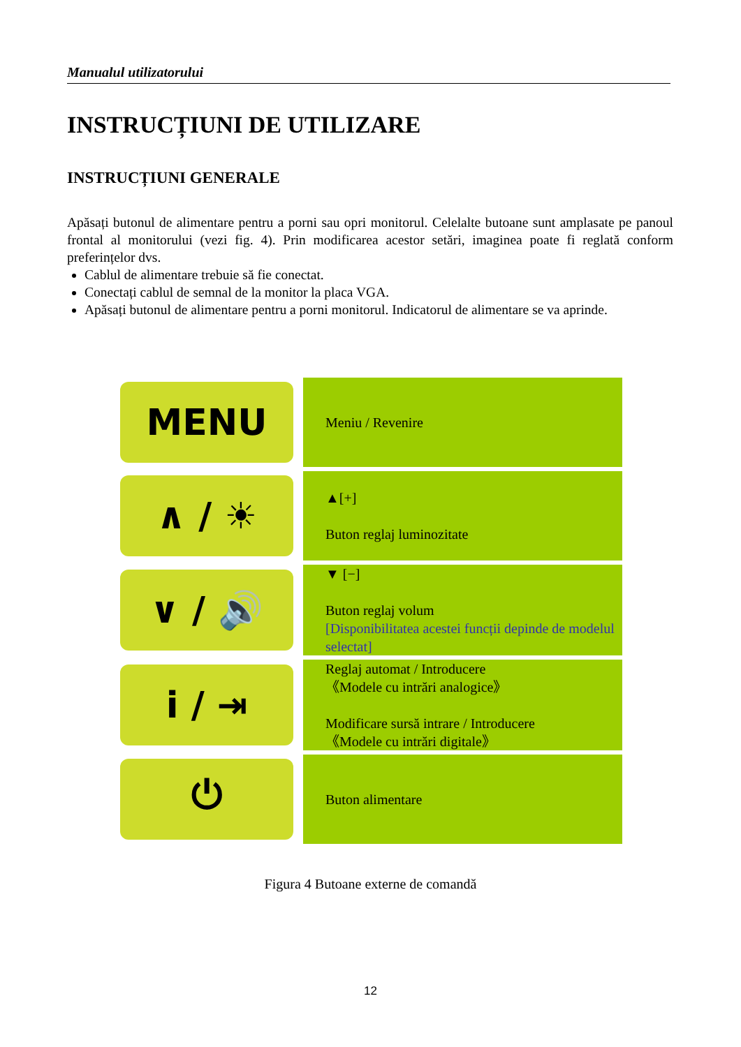Manualul utilizatorului
INSTRUCȚIUNI DE UTILIZARE
INSTRUCȚIUNI GENERALE
Apăsați butonul de alimentare pentru a porni sau opri monitorul. Celelalte butoane sunt amplasate pe panoul frontal al monitorului (vezi fig. 4). Prin modificarea acestor setări, imaginea poate fi reglată conform preferințelor dvs.
Cablul de alimentare trebuie să fie conectat.
Conectați cablul de semnal de la monitor la placa VGA.
Apăsați butonul de alimentare pentru a porni monitorul. Indicatorul de alimentare se va aprinde.
| MENU | Meniu / Revenire |
| ∧ / ☀ | ▲[+] Buton reglaj luminozitate |
| ∨ / 🔊 | ▼ [−] Buton reglaj volum [Disponibilitatea acestei funcții depinde de modelul selectat] |
| i / ⇥ | Reglaj automat / Introducere 《Modele cu intrări analogice》 Modificare sursă intrare / Introducere 《Modele cu intrări digitale》 |
| ⏻ | Buton alimentare |
Figura 4 Butoane externe de comandă
12